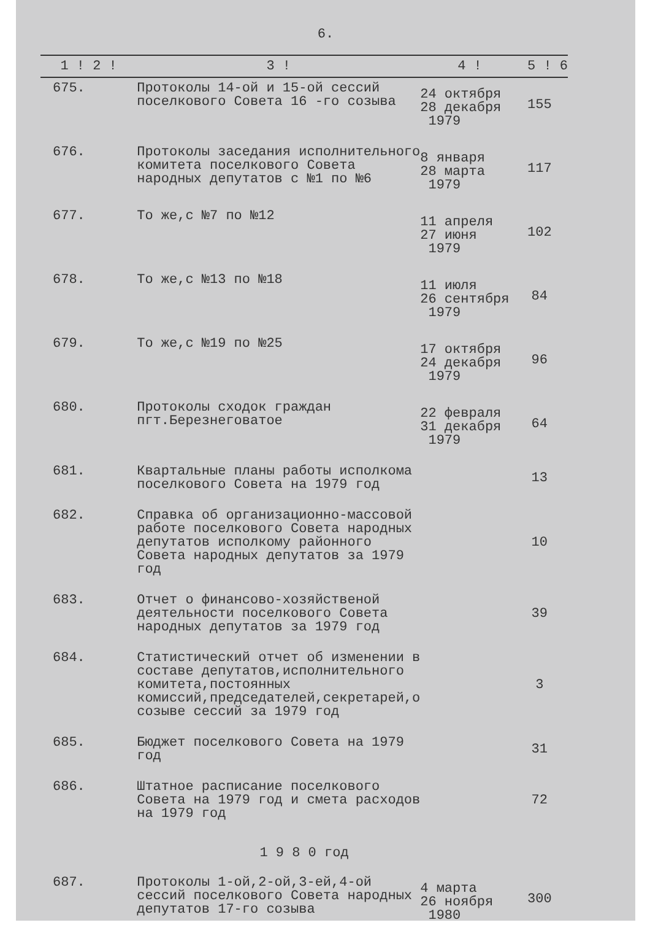6.
| 1 ! 2 ! | 3 ! | 4 ! | 5 ! | 6 |
| --- | --- | --- | --- | --- |
| 675. | Протоколы 14-ой и 15-ой сессий поселкового Совета 16 -го созыва | 24 октября 28 декабря 1979 | 155 | |
| 676. | Протоколы заседания исполнительного комитета поселкового Совета народных депутатов с №1 по №6 | 8 января 28 марта 1979 | 117 | |
| 677. | То же,с №7 по №12 | 11 апреля 27 июня 1979 | 102 | |
| 678. | То же,с №13 по №18 | 11 июля 26 сентября 1979 | 84 | |
| 679. | То же,с №19 по №25 | 17 октября 24 декабря 1979 | 96 | |
| 680. | Протоколы сходок граждан пгт.Березнеговатое | 22 февраля 31 декабря 1979 | 64 | |
| 681. | Квартальные планы работы исполкома поселкового Совета на 1979 год | | 13 | |
| 682. | Справка об организационно-массовой работе поселкового Совета народных депутатов исполкому районного Совета народных депутатов за 1979 год | | 10 | |
| 683. | Отчет о финансово-хозяйственой деятельности поселкового Совета народных депутатов за 1979 год | | 39 | |
| 684. | Статистический отчет об изменении в составе депутатов,исполнительного комитета,постоянных комиссий,председателей,секретарей,о созыве сессий за 1979 год | | 3 | |
| 685. | Бюджет поселкового Совета на 1979 год | | 31 | |
| 686. | Штатное расписание поселкового Совета на 1979 год и смета расходов на 1979 год | | 72 | |
| 1 9 8 0 год | | | | |
| 687. | Протоколы 1-ой,2-ой,3-ей,4-ой сессий поселкового Совета народных депутатов 17-го созыва | 4 марта 26 ноября 1980 | 300 | |